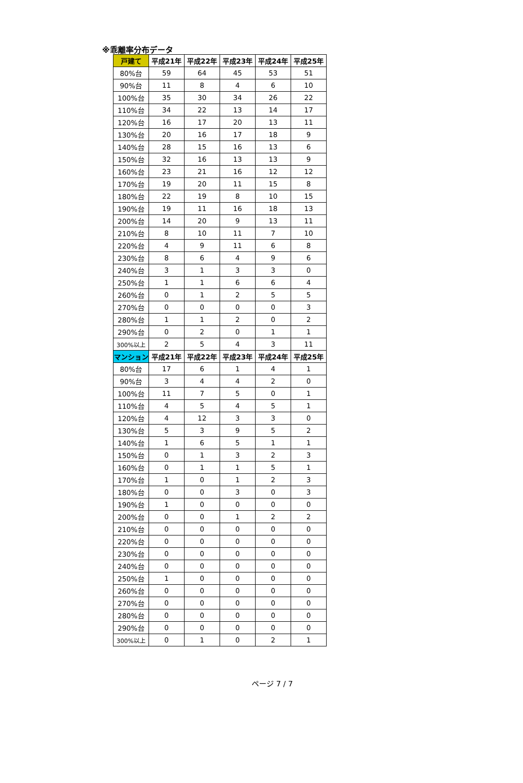※乖離率分布データ
| 戸建て | 平成21年 | 平成22年 | 平成23年 | 平成24年 | 平成25年 |
| --- | --- | --- | --- | --- | --- |
| 80%台 | 59 | 64 | 45 | 53 | 51 |
| 90%台 | 11 | 8 | 4 | 6 | 10 |
| 100%台 | 35 | 30 | 34 | 26 | 22 |
| 110%台 | 34 | 22 | 13 | 14 | 17 |
| 120%台 | 16 | 17 | 20 | 13 | 11 |
| 130%台 | 20 | 16 | 17 | 18 | 9 |
| 140%台 | 28 | 15 | 16 | 13 | 6 |
| 150%台 | 32 | 16 | 13 | 13 | 9 |
| 160%台 | 23 | 21 | 16 | 12 | 12 |
| 170%台 | 19 | 20 | 11 | 15 | 8 |
| 180%台 | 22 | 19 | 8 | 10 | 15 |
| 190%台 | 19 | 11 | 16 | 18 | 13 |
| 200%台 | 14 | 20 | 9 | 13 | 11 |
| 210%台 | 8 | 10 | 11 | 7 | 10 |
| 220%台 | 4 | 9 | 11 | 6 | 8 |
| 230%台 | 8 | 6 | 4 | 9 | 6 |
| 240%台 | 3 | 1 | 3 | 3 | 0 |
| 250%台 | 1 | 1 | 6 | 6 | 4 |
| 260%台 | 0 | 1 | 2 | 5 | 5 |
| 270%台 | 0 | 0 | 0 | 0 | 3 |
| 280%台 | 1 | 1 | 2 | 0 | 2 |
| 290%台 | 0 | 2 | 0 | 1 | 1 |
| 300%以上 | 2 | 5 | 4 | 3 | 11 |
| マンション | 平成21年 | 平成22年 | 平成23年 | 平成24年 | 平成25年 |
| 80%台 | 17 | 6 | 1 | 4 | 1 |
| 90%台 | 3 | 4 | 4 | 2 | 0 |
| 100%台 | 11 | 7 | 5 | 0 | 1 |
| 110%台 | 4 | 5 | 4 | 5 | 1 |
| 120%台 | 4 | 12 | 3 | 3 | 0 |
| 130%台 | 5 | 3 | 9 | 5 | 2 |
| 140%台 | 1 | 6 | 5 | 1 | 1 |
| 150%台 | 0 | 1 | 3 | 2 | 3 |
| 160%台 | 0 | 1 | 1 | 5 | 1 |
| 170%台 | 1 | 0 | 1 | 2 | 3 |
| 180%台 | 0 | 0 | 3 | 0 | 3 |
| 190%台 | 1 | 0 | 0 | 0 | 0 |
| 200%台 | 0 | 0 | 1 | 2 | 2 |
| 210%台 | 0 | 0 | 0 | 0 | 0 |
| 220%台 | 0 | 0 | 0 | 0 | 0 |
| 230%台 | 0 | 0 | 0 | 0 | 0 |
| 240%台 | 0 | 0 | 0 | 0 | 0 |
| 250%台 | 1 | 0 | 0 | 0 | 0 |
| 260%台 | 0 | 0 | 0 | 0 | 0 |
| 270%台 | 0 | 0 | 0 | 0 | 0 |
| 280%台 | 0 | 0 | 0 | 0 | 0 |
| 290%台 | 0 | 0 | 0 | 0 | 0 |
| 300%以上 | 0 | 1 | 0 | 2 | 1 |
ページ 7 / 7